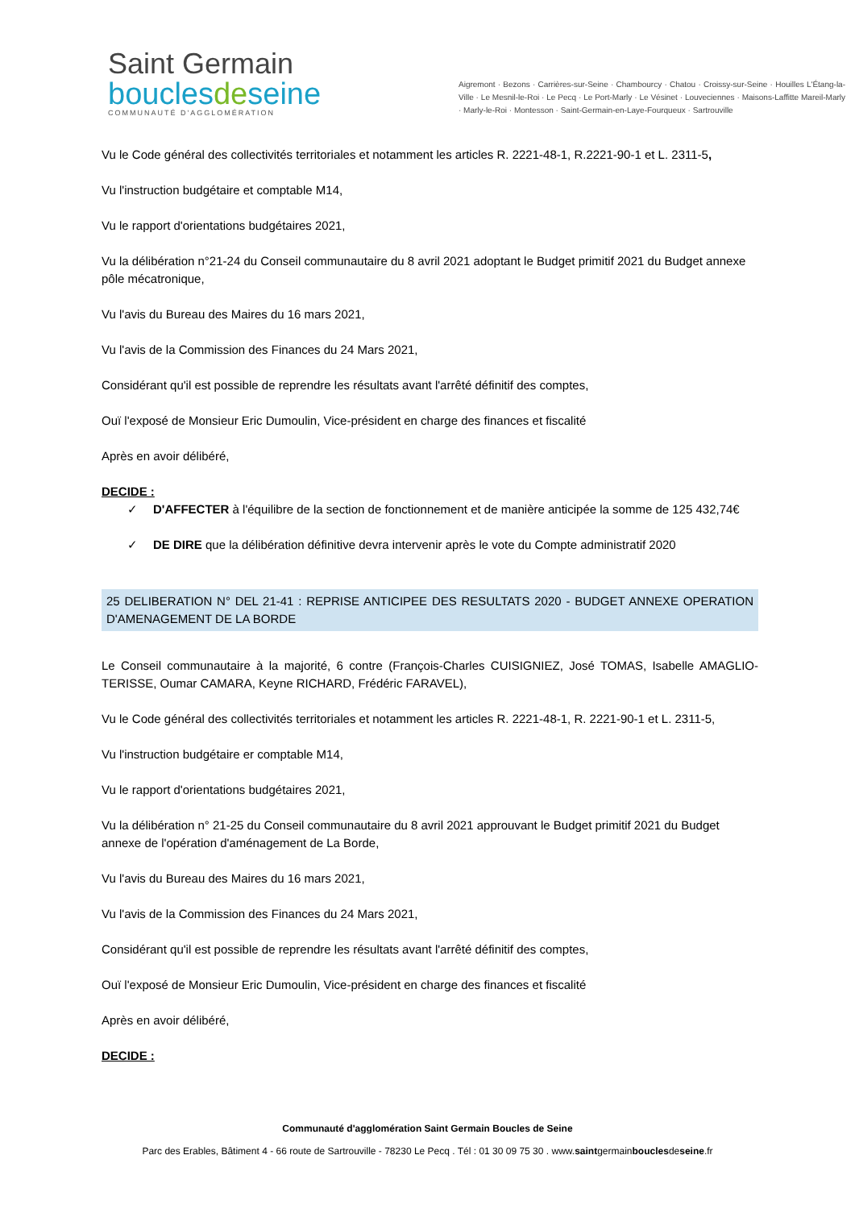Saint Germain
bouclesdeseine
COMMUNAUTÉ D'AGGLOMÉRATION
Aigremont · Bezons · Carrières-sur-Seine · Chambourcy · Chatou · Croissy-sur-Seine · Houilles L'Étang-la-Ville · Le Mesnil-le-Roi · Le Pecq · Le Port-Marly · Le Vésinet · Louveciennes · Maisons-Laffitte Mareil-Marly · Marly-le-Roi · Montesson · Saint-Germain-en-Laye-Fourqueux · Sartrouville
Vu le Code général des collectivités territoriales et notamment les articles R. 2221-48-1, R.2221-90-1 et L. 2311-5,
Vu l'instruction budgétaire et comptable M14,
Vu le rapport d'orientations budgétaires 2021,
Vu la délibération n°21-24 du Conseil communautaire du 8 avril 2021 adoptant le Budget primitif 2021 du Budget annexe pôle mécatronique,
Vu l'avis du Bureau des Maires du 16 mars 2021,
Vu l'avis de la Commission des Finances du 24 Mars 2021,
Considérant qu'il est possible de reprendre les résultats avant l'arrêté définitif des comptes,
Ouï l'exposé de Monsieur Eric Dumoulin, Vice-président en charge des finances et fiscalité
Après en avoir délibéré,
DECIDE :
✓ D'AFFECTER à l'équilibre de la section de fonctionnement et de manière anticipée la somme de 125 432,74€
✓ DE DIRE que la délibération définitive devra intervenir après le vote du Compte administratif 2020
25 DELIBERATION N° DEL 21-41 : REPRISE ANTICIPEE DES RESULTATS 2020 - BUDGET ANNEXE OPERATION D'AMENAGEMENT DE LA BORDE
Le Conseil communautaire à la majorité, 6 contre (François-Charles CUISIGNIEZ, José TOMAS, Isabelle AMAGLIO-TERISSE, Oumar CAMARA, Keyne RICHARD, Frédéric FARAVEL),
Vu le Code général des collectivités territoriales et notamment les articles R. 2221-48-1, R. 2221-90-1 et L. 2311-5,
Vu l'instruction budgétaire er comptable M14,
Vu le rapport d'orientations budgétaires 2021,
Vu la délibération n° 21-25 du Conseil communautaire du 8 avril 2021 approuvant le Budget primitif 2021 du Budget annexe de l'opération d'aménagement de La Borde,
Vu l'avis du Bureau des Maires du 16 mars 2021,
Vu l'avis de la Commission des Finances du 24 Mars 2021,
Considérant qu'il est possible de reprendre les résultats avant l'arrêté définitif des comptes,
Ouï l'exposé de Monsieur Eric Dumoulin, Vice-président en charge des finances et fiscalité
Après en avoir délibéré,
DECIDE :
Communauté d'agglomération Saint Germain Boucles de Seine
Parc des Erables, Bâtiment 4 - 66 route de Sartrouville - 78230 Le Pecq . Tél : 01 30 09 75 30 . www.saintgermainbouclesdeseine.fr